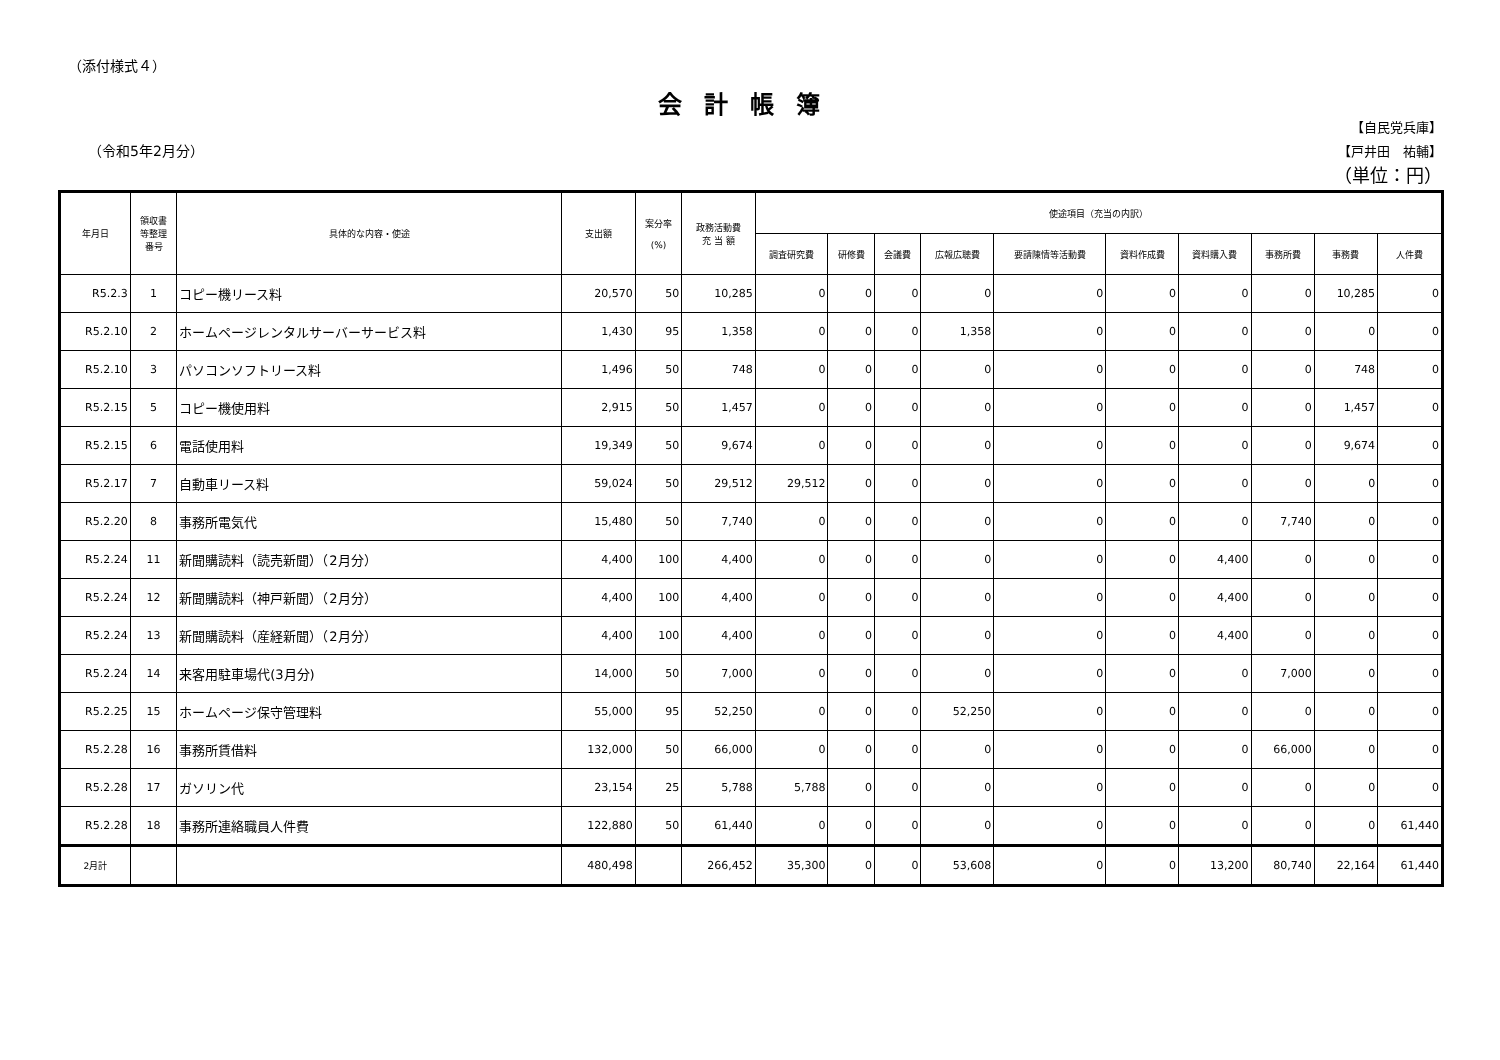（添付様式４）
会計帳簿
（令和5年2月分）
【自民党兵庫】
【戸井田　祐輔】
（単位：円）
| 年月日 | 領収書 等整理 番号 | 具体的な内容・使途 | 支出額 | 案分率 (%) | 政務活動費 充 当 額 | 使途項目（充当の内訳） | | | | | | | | | |
| --- | --- | --- | --- | --- | --- | --- | --- | --- | --- | --- | --- | --- | --- | --- | --- |
| | | | | | | 調査研究費 | 研修費 | 会議費 | 広報広聴費 | 要請陳情等活動費 | 資料作成費 | 資料購入費 | 事務所費 | 事務費 | 人件費 |
| R5.2.3 | 1 | コピー機リース料 | 20,570 | 50 | 10,285 | 0 | 0 | 0 | 0 | 0 | 0 | 0 | 0 | 10,285 | 0 |
| R5.2.10 | 2 | ホームページレンタルサーバーサービス料 | 1,430 | 95 | 1,358 | 0 | 0 | 0 | 1,358 | 0 | 0 | 0 | 0 | 0 | 0 |
| R5.2.10 | 3 | パソコンソフトリース料 | 1,496 | 50 | 748 | 0 | 0 | 0 | 0 | 0 | 0 | 0 | 0 | 748 | 0 |
| R5.2.15 | 5 | コピー機使用料 | 2,915 | 50 | 1,457 | 0 | 0 | 0 | 0 | 0 | 0 | 0 | 0 | 1,457 | 0 |
| R5.2.15 | 6 | 電話使用料 | 19,349 | 50 | 9,674 | 0 | 0 | 0 | 0 | 0 | 0 | 0 | 0 | 9,674 | 0 |
| R5.2.17 | 7 | 自動車リース料 | 59,024 | 50 | 29,512 | 29,512 | 0 | 0 | 0 | 0 | 0 | 0 | 0 | 0 | 0 |
| R5.2.20 | 8 | 事務所電気代 | 15,480 | 50 | 7,740 | 0 | 0 | 0 | 0 | 0 | 0 | 0 | 7,740 | 0 | 0 |
| R5.2.24 | 11 | 新聞購読料（読売新聞）（2月分） | 4,400 | 100 | 4,400 | 0 | 0 | 0 | 0 | 0 | 0 | 4,400 | 0 | 0 | 0 |
| R5.2.24 | 12 | 新聞購読料（神戸新聞）（2月分） | 4,400 | 100 | 4,400 | 0 | 0 | 0 | 0 | 0 | 0 | 4,400 | 0 | 0 | 0 |
| R5.2.24 | 13 | 新聞購読料（産経新聞）（2月分） | 4,400 | 100 | 4,400 | 0 | 0 | 0 | 0 | 0 | 0 | 4,400 | 0 | 0 | 0 |
| R5.2.24 | 14 | 来客用駐車場代(3月分) | 14,000 | 50 | 7,000 | 0 | 0 | 0 | 0 | 0 | 0 | 0 | 7,000 | 0 | 0 |
| R5.2.25 | 15 | ホームページ保守管理料 | 55,000 | 95 | 52,250 | 0 | 0 | 0 | 52,250 | 0 | 0 | 0 | 0 | 0 | 0 |
| R5.2.28 | 16 | 事務所賃借料 | 132,000 | 50 | 66,000 | 0 | 0 | 0 | 0 | 0 | 0 | 0 | 66,000 | 0 | 0 |
| R5.2.28 | 17 | ガソリン代 | 23,154 | 25 | 5,788 | 5,788 | 0 | 0 | 0 | 0 | 0 | 0 | 0 | 0 | 0 |
| R5.2.28 | 18 | 事務所連絡職員人件費 | 122,880 | 50 | 61,440 | 0 | 0 | 0 | 0 | 0 | 0 | 0 | 0 | 0 | 61,440 |
| 2月計 | | | 480,498 | | 266,452 | 35,300 | 0 | 0 | 53,608 | 0 | 0 | 13,200 | 80,740 | 22,164 | 61,440 |